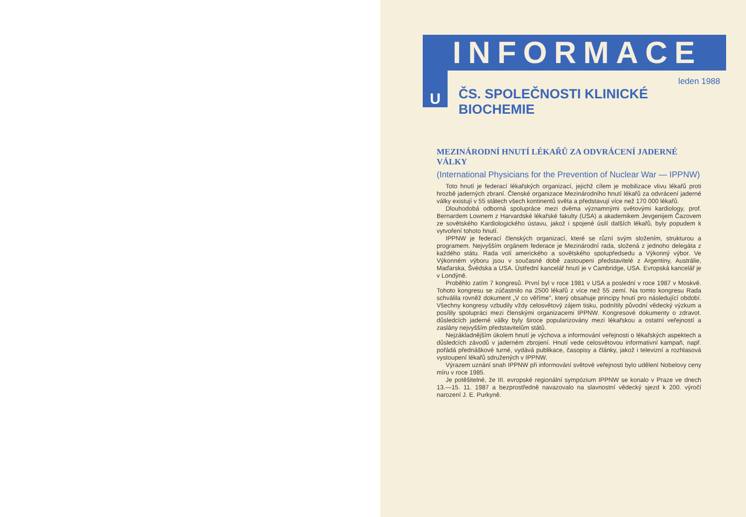U
INFORMACE
leden 1988
ČS. SPOLEČNOSTI KLINICKÉ BIOCHEMIE
MEZINÁRODNÍ HNUTÍ LÉKAŘŮ ZA ODVRÁCENÍ JADERNÉ VÁLKY
(International Physicians for the Prevention of Nuclear War — IPPNW)
Toto hnutí je federací lékařských organizací, jejichž cílem je mobilizace vlivu lékařů proti hrozbě jaderných zbraní. Členské organizace Mezinárodního hnutí lékařů za odvrácení jaderné války existují v 55 státech všech kontinentů světa a představují více než 170 000 lékařů.
Dlouhodobá odborná spolupráce mezi dvěma významnými světovými kardiology, prof. Bernardem Lownem z Harvardské lékařské fakulty (USA) a akademikem Jevgenijem Čazovem ze sovětského Kardiologického ústavu, jakož i spojené úsilí dalších lékařů, byly popudem k vytvoření tohoto hnutí.
IPPNW je federací členských organizací, které se různí svým složením, strukturou a programem. Nejvyšším orgánem federace je Mezinárodní rada, složená z jednoho delegáta z každého státu. Rada volí amerického a sovětského spolupředsedu a Výkonný výbor. Ve Výkonném výboru jsou v současné době zastoupeni představitelé z Argentiny, Austrálie, Maďarska, Švédska a USA. Ústřední kancelář hnutí je v Cambridge, USA. Evropská kancelář je v Londýně.
Proběhlo zatím 7 kongresů. První byl v roce 1981 v USA a poslední v roce 1987 v Moskvě. Tohoto kongresu se zúčastnilo na 2500 lékařů z více než 55 zemí. Na tomto kongresu Rada schválila rovněž dokument „V co věříme", který obsahuje principy hnutí pro následující období. Všechny kongresy vzbudily vždy celosvětový zájem tisku, podnítily původní vědecký výzkum a posílily spolupráci mezi členskými organizacemi IPPNW. Kongresové dokumenty o zdravot. důsledcích jaderné války byly široce popularizovány mezi lékařskou a ostatní veřejností a zaslány nejvyšším představitelům států.
Nejzákladnějším úkolem hnutí je výchova a informování veřejnosti o lékařských aspektech a důsledcích závodů v jaderném zbrojení. Hnutí vede celosvětovou informativní kampaň, např. pořádá přednáškové turné, vydává publikace, časopisy a články, jakož i televizní a rozhlasová vystoupení lékařů sdružených v IPPNW.
Výrazem uznání snah IPPNW při informování světové veřejnosti bylo udělení Nobelovy ceny míru v roce 1985.
Je potěšitelné, že III. evropské regionální sympózium IPPNW se konalo v Praze ve dnech 13.—15. 11. 1987 a bezprostředně navazovalo na slavnostní vědecký sjezd k 200. výročí narození J. E. Purkyně.